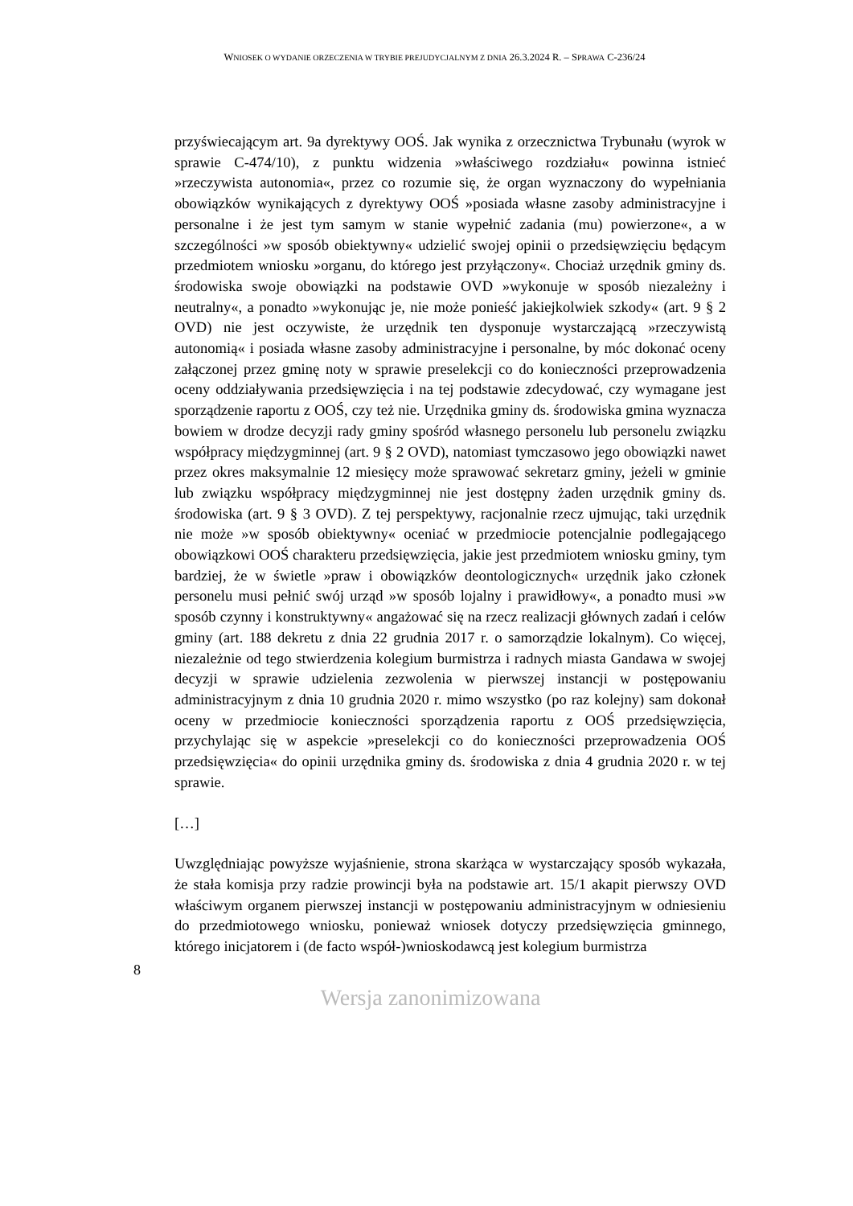WNIOSEK O WYDANIE ORZECZENIA W TRYBIE PREJUDYCJALNYM Z DNIA 26.3.2024 R. – SPRAWA C-236/24
przyświecającym art. 9a dyrektywy OOŚ. Jak wynika z orzecznictwa Trybunału (wyrok w sprawie C-474/10), z punktu widzenia »właściwego rozdziału« powinna istnieć »rzeczywista autonomia«, przez co rozumie się, że organ wyznaczony do wypełniania obowiązków wynikających z dyrektywy OOŚ »posiada własne zasoby administracyjne i personalne i że jest tym samym w stanie wypełnić zadania (mu) powierzone«, a w szczególności »w sposób obiektywny« udzielić swojej opinii o przedsięwzięciu będącym przedmiotem wniosku »organu, do którego jest przyłączony«. Chociaż urzędnik gminy ds. środowiska swoje obowiązki na podstawie OVD »wykonuje w sposób niezależny i neutralny«, a ponadto »wykonując je, nie może ponieść jakiejkolwiek szkody« (art. 9 § 2 OVD) nie jest oczywiste, że urzędnik ten dysponuje wystarczającą »rzeczywistą autonomią« i posiada własne zasoby administracyjne i personalne, by móc dokonać oceny załączonej przez gminę noty w sprawie preselekcji co do konieczności przeprowadzenia oceny oddziaływania przedsięwzięcia i na tej podstawie zdecydować, czy wymagane jest sporządzenie raportu z OOŚ, czy też nie. Urzędnika gminy ds. środowiska gmina wyznacza bowiem w drodze decyzji rady gminy spośród własnego personelu lub personelu związku współpracy międzygminnej (art. 9 § 2 OVD), natomiast tymczasowo jego obowiązki nawet przez okres maksymalnie 12 miesięcy może sprawować sekretarz gminy, jeżeli w gminie lub związku współpracy międzygminnej nie jest dostępny żaden urzędnik gminy ds. środowiska (art. 9 § 3 OVD). Z tej perspektywy, racjonalnie rzecz ujmując, taki urzędnik nie może »w sposób obiektywny« oceniać w przedmiocie potencjalnie podlegającego obowiązkowi OOŚ charakteru przedsięwzięcia, jakie jest przedmiotem wniosku gminy, tym bardziej, że w świetle »praw i obowiązków deontologicznych« urzędnik jako członek personelu musi pełnić swój urząd »w sposób lojalny i prawidłowy«, a ponadto musi »w sposób czynny i konstruktywny« angażować się na rzecz realizacji głównych zadań i celów gminy (art. 188 dekretu z dnia 22 grudnia 2017 r. o samorządzie lokalnym). Co więcej, niezależnie od tego stwierdzenia kolegium burmistrza i radnych miasta Gandawa w swojej decyzji w sprawie udzielenia zezwolenia w pierwszej instancji w postępowaniu administracyjnym z dnia 10 grudnia 2020 r. mimo wszystko (po raz kolejny) sam dokonał oceny w przedmiocie konieczności sporządzenia raportu z OOŚ przedsięwzięcia, przychylając się w aspekcie »preselekcji co do konieczności przeprowadzenia OOŚ przedsięwzięcia« do opinii urzędnika gminy ds. środowiska z dnia 4 grudnia 2020 r. w tej sprawie.
[…]
Uwzględniając powyższe wyjaśnienie, strona skarżąca w wystarczający sposób wykazała, że stała komisja przy radzie prowincji była na podstawie art. 15/1 akapit pierwszy OVD właściwym organem pierwszej instancji w postępowaniu administracyjnym w odniesieniu do przedmiotowego wniosku, ponieważ wniosek dotyczy przedsięwzięcia gminnego, którego inicjatorem i (de facto współ-)wnioskodawcą jest kolegium burmistrza
8
Wersja zanonimizowana